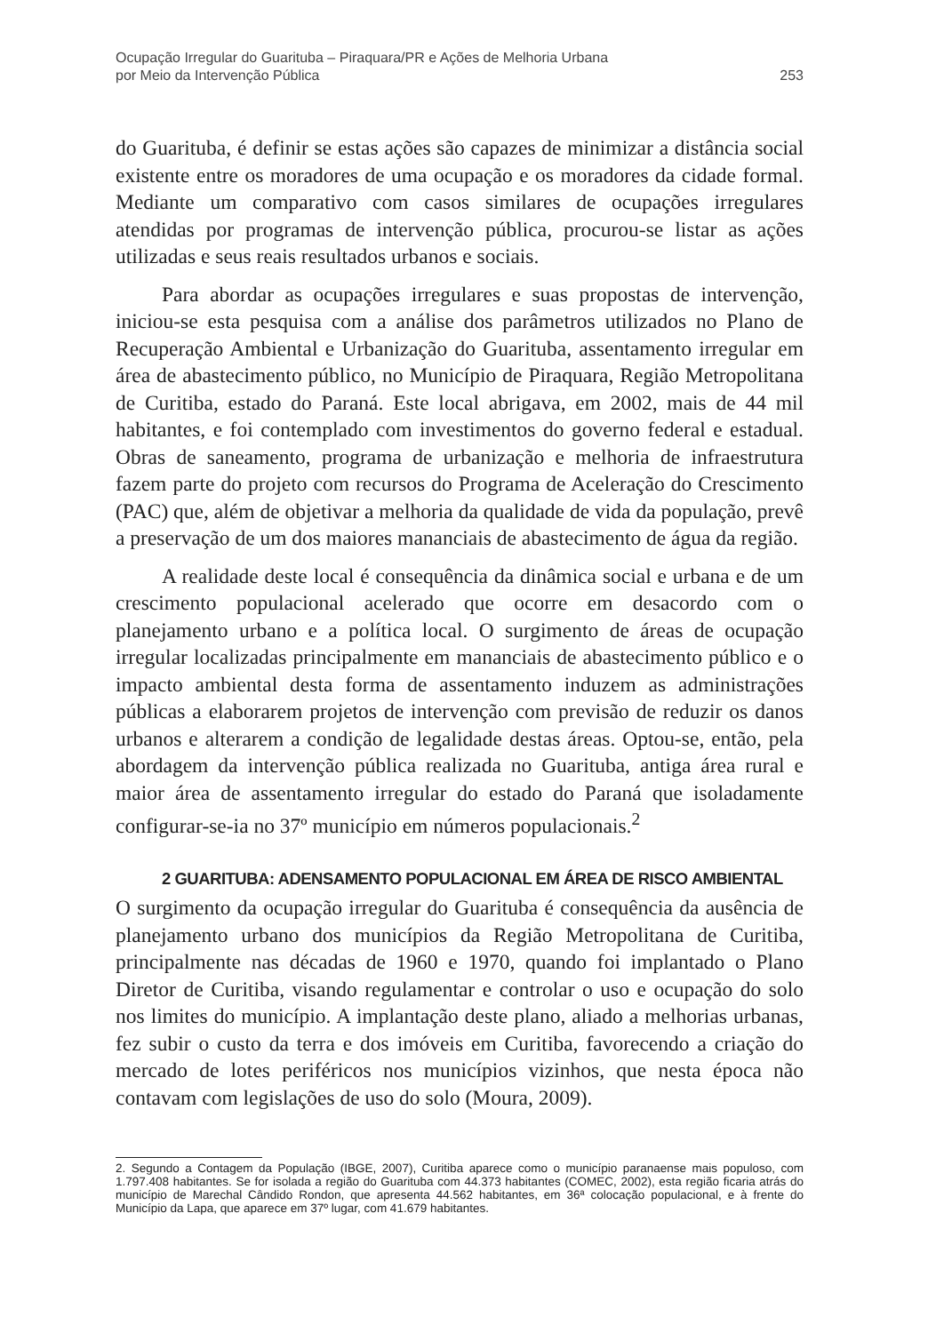Ocupação Irregular do Guarituba – Piraquara/PR e Ações de Melhoria Urbana
por Meio da Intervenção Pública
253
do Guarituba, é definir se estas ações são capazes de minimizar a distância social existente entre os moradores de uma ocupação e os moradores da cidade formal. Mediante um comparativo com casos similares de ocupações irregulares atendidas por programas de intervenção pública, procurou-se listar as ações utilizadas e seus reais resultados urbanos e sociais.
Para abordar as ocupações irregulares e suas propostas de intervenção, iniciou-se esta pesquisa com a análise dos parâmetros utilizados no Plano de Recuperação Ambiental e Urbanização do Guarituba, assentamento irregular em área de abastecimento público, no Município de Piraquara, Região Metropolitana de Curitiba, estado do Paraná. Este local abrigava, em 2002, mais de 44 mil habitantes, e foi contemplado com investimentos do governo federal e estadual. Obras de saneamento, programa de urbanização e melhoria de infraestrutura fazem parte do projeto com recursos do Programa de Aceleração do Crescimento (PAC) que, além de objetivar a melhoria da qualidade de vida da população, prevê a preservação de um dos maiores mananciais de abastecimento de água da região.
A realidade deste local é consequência da dinâmica social e urbana e de um crescimento populacional acelerado que ocorre em desacordo com o planejamento urbano e a política local. O surgimento de áreas de ocupação irregular localizadas principalmente em mananciais de abastecimento público e o impacto ambiental desta forma de assentamento induzem as administrações públicas a elaborarem projetos de intervenção com previsão de reduzir os danos urbanos e alterarem a condição de legalidade destas áreas. Optou-se, então, pela abordagem da intervenção pública realizada no Guarituba, antiga área rural e maior área de assentamento irregular do estado do Paraná que isoladamente configurar-se-ia no 37º município em números populacionais.<sup>2</sup>
2 GUARITUBA: ADENSAMENTO POPULACIONAL EM ÁREA DE RISCO AMBIENTAL
O surgimento da ocupação irregular do Guarituba é consequência da ausência de planejamento urbano dos municípios da Região Metropolitana de Curitiba, principalmente nas décadas de 1960 e 1970, quando foi implantado o Plano Diretor de Curitiba, visando regulamentar e controlar o uso e ocupação do solo nos limites do município. A implantação deste plano, aliado a melhorias urbanas, fez subir o custo da terra e dos imóveis em Curitiba, favorecendo a criação do mercado de lotes periféricos nos municípios vizinhos, que nesta época não contavam com legislações de uso do solo (Moura, 2009).
2. Segundo a Contagem da População (IBGE, 2007), Curitiba aparece como o município paranaense mais populoso, com 1.797.408 habitantes. Se for isolada a região do Guarituba com 44.373 habitantes (COMEC, 2002), esta região ficaria atrás do município de Marechal Cândido Rondon, que apresenta 44.562 habitantes, em 36ª colocação populacional, e à frente do Município da Lapa, que aparece em 37º lugar, com 41.679 habitantes.